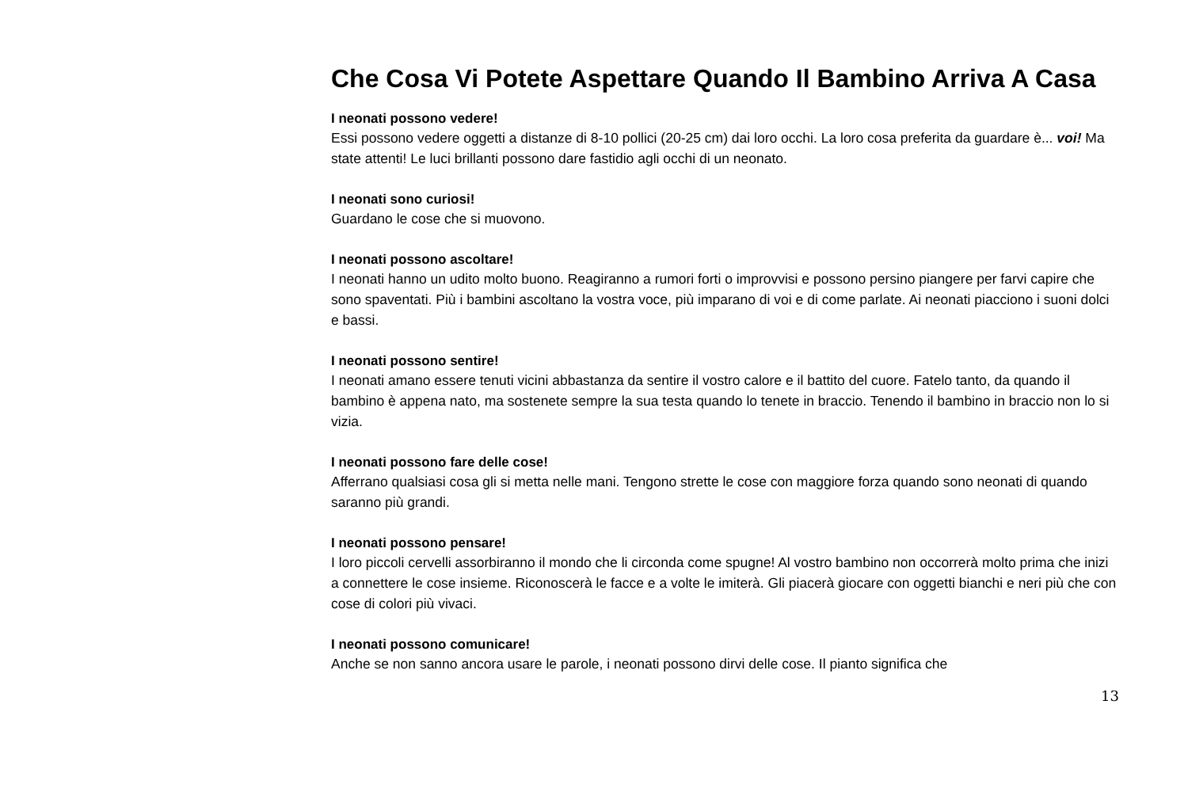Che Cosa Vi Potete Aspettare Quando Il Bambino Arriva A Casa
I neonati possono vedere!
Essi possono vedere oggetti a distanze di 8-10 pollici (20-25 cm) dai loro occhi. La loro cosa preferita da guardare è... voi! Ma state attenti! Le luci brillanti possono dare fastidio agli occhi di un neonato.
I neonati sono curiosi!
Guardano le cose che si muovono.
I neonati possono ascoltare!
I neonati hanno un udito molto buono. Reagiranno a rumori forti o improvvisi e possono persino piangere per farvi capire che sono spaventati. Più i bambini ascoltano la vostra voce, più imparano di voi e di come parlate. Ai neonati piacciono i suoni dolci e bassi.
I neonati possono sentire!
I neonati amano essere tenuti vicini abbastanza da sentire il vostro calore e il battito del cuore. Fatelo tanto, da quando il bambino è appena nato, ma sostenete sempre la sua testa quando lo tenete in braccio. Tenendo il bambino in braccio non lo si vizia.
I neonati possono fare delle cose!
Afferrano qualsiasi cosa gli si metta nelle mani. Tengono strette le cose con maggiore forza quando sono neonati di quando saranno più grandi.
I neonati possono pensare!
I loro piccoli cervelli assorbiranno il mondo che li circonda come spugne! Al vostro bambino non occorrerà molto prima che inizi a connettere le cose insieme. Riconoscerà le facce e a volte le imiterà. Gli piacerà giocare con oggetti bianchi e neri più che con cose di colori più vivaci.
I neonati possono comunicare!
Anche se non sanno ancora usare le parole, i neonati possono dirvi delle cose. Il pianto significa che
13